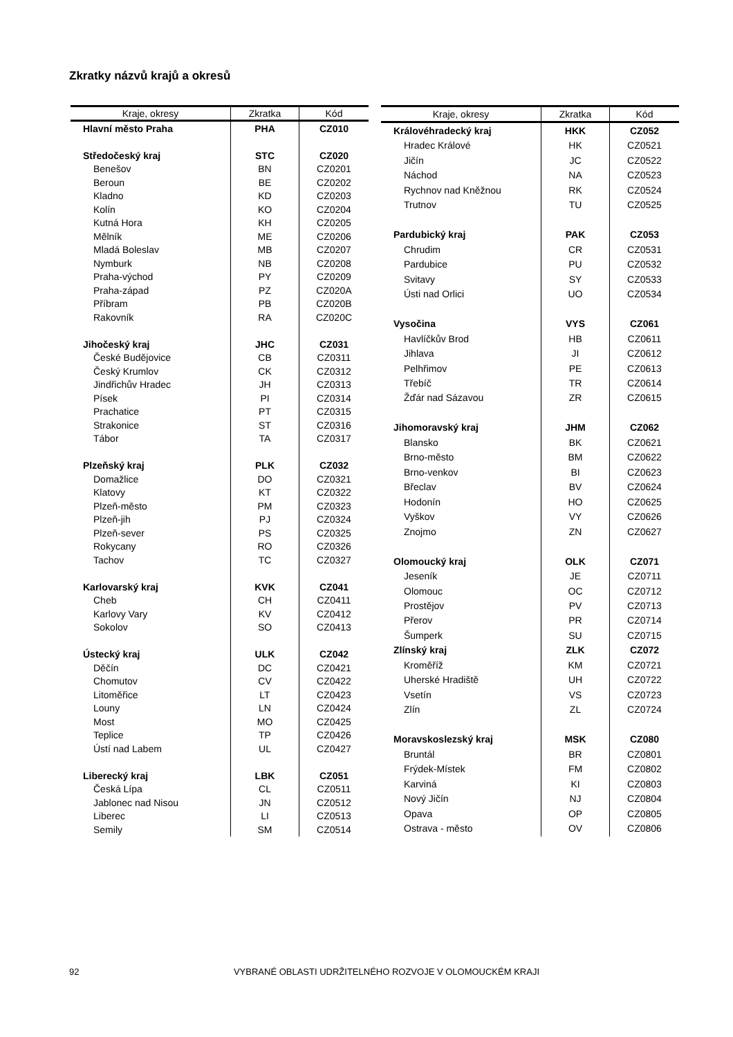Zkratky názvů krajů a okresů
| Kraje, okresy | Zkratka | Kód |
| --- | --- | --- |
| Hlavní město Praha | PHA | CZ010 |
| Středočeský kraj | STC | CZ020 |
| Benešov | BN | CZ0201 |
| Beroun | BE | CZ0202 |
| Kladno | KD | CZ0203 |
| Kolín | KO | CZ0204 |
| Kutná Hora | KH | CZ0205 |
| Mělník | ME | CZ0206 |
| Mladá Boleslav | MB | CZ0207 |
| Nymburk | NB | CZ0208 |
| Praha-východ | PY | CZ0209 |
| Praha-západ | PZ | CZ020A |
| Příbram | PB | CZ020B |
| Rakovník | RA | CZ020C |
| Jihočeský kraj | JHC | CZ031 |
| České Budějovice | CB | CZ0311 |
| Český Krumlov | CK | CZ0312 |
| Jindřichův Hradec | JH | CZ0313 |
| Písek | PI | CZ0314 |
| Prachatice | PT | CZ0315 |
| Strakonice | ST | CZ0316 |
| Tábor | TA | CZ0317 |
| Plzeňský kraj | PLK | CZ032 |
| Domažlice | DO | CZ0321 |
| Klatovy | KT | CZ0322 |
| Plzeň-město | PM | CZ0323 |
| Plzeň-jih | PJ | CZ0324 |
| Plzeň-sever | PS | CZ0325 |
| Rokycany | RO | CZ0326 |
| Tachov | TC | CZ0327 |
| Karlovarský kraj | KVK | CZ041 |
| Cheb | CH | CZ0411 |
| Karlovy Vary | KV | CZ0412 |
| Sokolov | SO | CZ0413 |
| Ústecký kraj | ULK | CZ042 |
| Děčín | DC | CZ0421 |
| Chomutov | CV | CZ0422 |
| Litoměřice | LT | CZ0423 |
| Louny | LN | CZ0424 |
| Most | MO | CZ0425 |
| Teplice | TP | CZ0426 |
| Ústí nad Labem | UL | CZ0427 |
| Liberecký kraj | LBK | CZ051 |
| Česká Lípa | CL | CZ0511 |
| Jablonec nad Nisou | JN | CZ0512 |
| Liberec | LI | CZ0513 |
| Semily | SM | CZ0514 |
| Kraje, okresy | Zkratka | Kód |
| --- | --- | --- |
| Královéhradecký kraj | HKK | CZ052 |
| Hradec Králové | HK | CZ0521 |
| Jičín | JC | CZ0522 |
| Náchod | NA | CZ0523 |
| Rychnov nad Kněžnou | RK | CZ0524 |
| Trutnov | TU | CZ0525 |
| Pardubický kraj | PAK | CZ053 |
| Chrudim | CR | CZ0531 |
| Pardubice | PU | CZ0532 |
| Svitavy | SY | CZ0533 |
| Ústi nad Orlici | UO | CZ0534 |
| Vysočina | VYS | CZ061 |
| Havlíčkův Brod | HB | CZ0611 |
| Jihlava | JI | CZ0612 |
| Pelhřimov | PE | CZ0613 |
| Třebíč | TR | CZ0614 |
| Žďár nad Sázavou | ZR | CZ0615 |
| Jihomoravský kraj | JHM | CZ062 |
| Blansko | BK | CZ0621 |
| Brno-město | BM | CZ0622 |
| Brno-venkov | BI | CZ0623 |
| Břeclav | BV | CZ0624 |
| Hodonín | HO | CZ0625 |
| Vyškov | VY | CZ0626 |
| Znojmo | ZN | CZ0627 |
| Olomoucký kraj | OLK | CZ071 |
| Jeseník | JE | CZ0711 |
| Olomouc | OC | CZ0712 |
| Prostějov | PV | CZ0713 |
| Přerov | PR | CZ0714 |
| Šumperk | SU | CZ0715 |
| Zlínský kraj | ZLK | CZ072 |
| Kroměříž | KM | CZ0721 |
| Uherské Hradiště | UH | CZ0722 |
| Vsetín | VS | CZ0723 |
| Zlín | ZL | CZ0724 |
| Moravskoslezský kraj | MSK | CZ080 |
| Bruntál | BR | CZ0801 |
| Frýdek-Místek | FM | CZ0802 |
| Karviná | KI | CZ0803 |
| Nový Jičín | NJ | CZ0804 |
| Opava | OP | CZ0805 |
| Ostrava - město | OV | CZ0806 |
92 VYBRANÉ OBLASTI UDRŽITELNÉHO ROZVOJE V OLOMOUCKÉM KRAJI